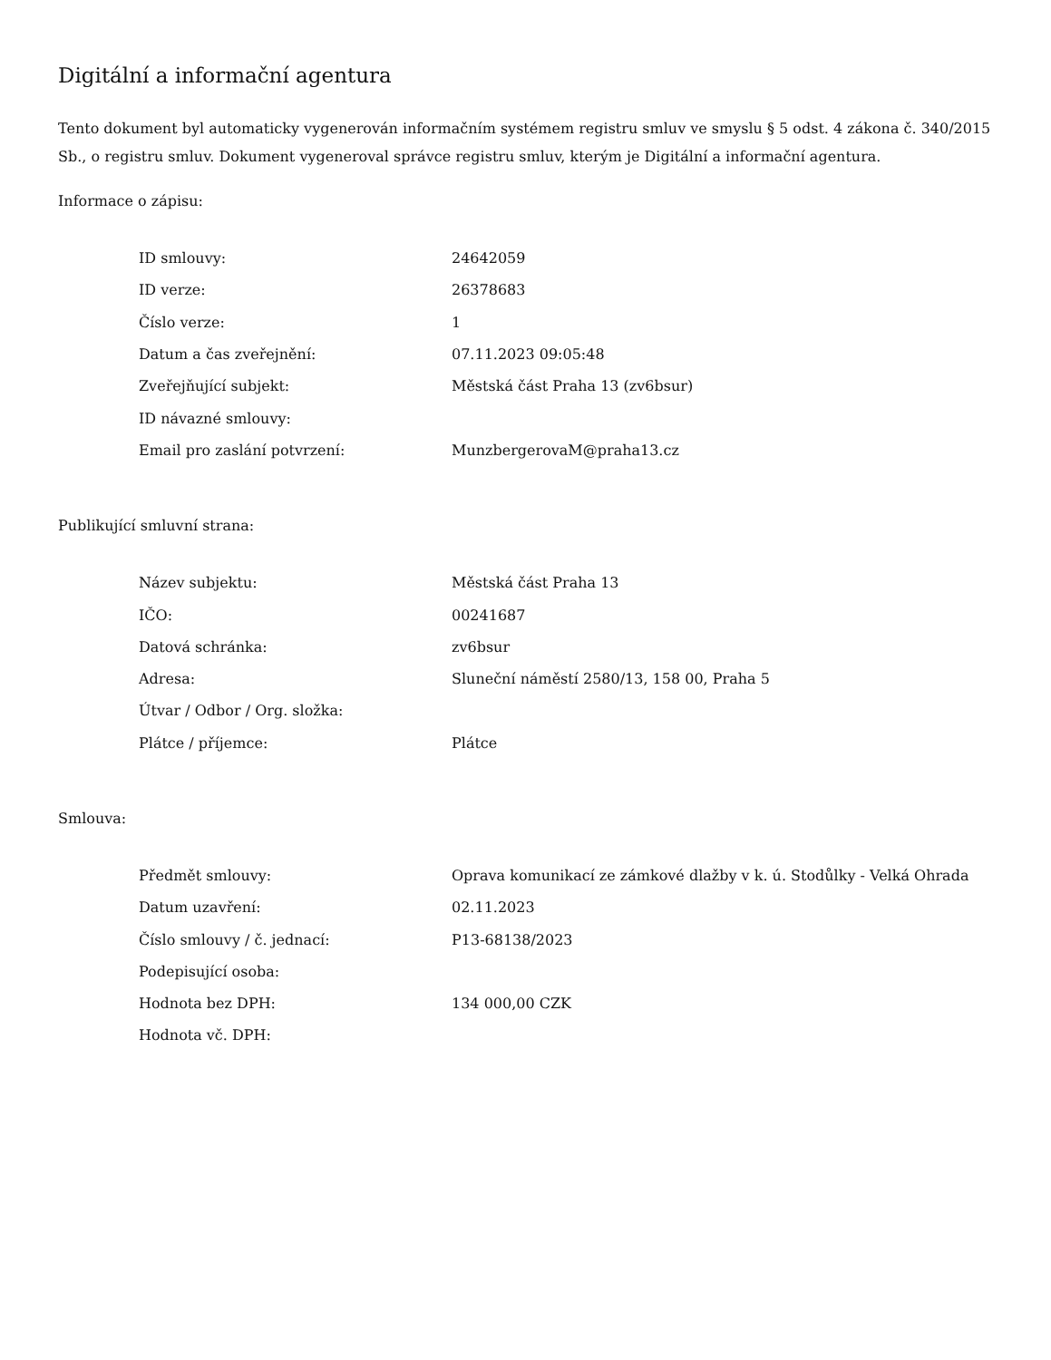Digitální a informační agentura
Tento dokument byl automaticky vygenerován informačním systémem registru smluv ve smyslu § 5 odst. 4 zákona č. 340/2015 Sb., o registru smluv. Dokument vygeneroval správce registru smluv, kterým je Digitální a informační agentura.
Informace o zápisu:
| ID smlouvy: | 24642059 |
| ID verze: | 26378683 |
| Číslo verze: | 1 |
| Datum a čas zveřejnění: | 07.11.2023 09:05:48 |
| Zveřejňující subjekt: | Městská část Praha 13 (zv6bsur) |
| ID návazné smlouvy: | |
| Email pro zaslání potvrzení: | MunzbergerovaM@praha13.cz |
Publikující smluvní strana:
| Název subjektu: | Městská část Praha 13 |
| IČO: | 00241687 |
| Datová schránka: | zv6bsur |
| Adresa: | Sluneční náměstí 2580/13, 158 00, Praha 5 |
| Útvar / Odbor / Org. složka: | |
| Plátce / příjemce: | Plátce |
Smlouva:
| Předmět smlouvy: | Oprava komunikací ze zámkové dlažby v k. ú. Stodůlky - Velká Ohrada |
| Datum uzavření: | 02.11.2023 |
| Číslo smlouvy / č. jednací: | P13-68138/2023 |
| Podepisující osoba: | |
| Hodnota bez DPH: | 134 000,00 CZK |
| Hodnota vč. DPH: | |